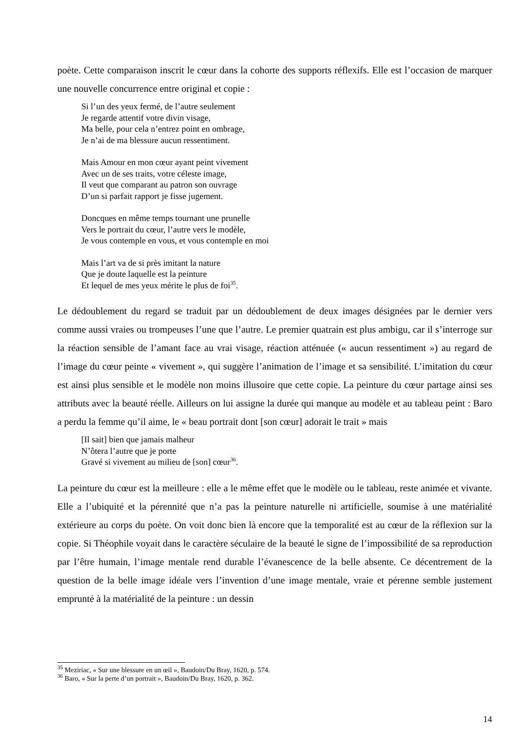poète. Cette comparaison inscrit le cœur dans la cohorte des supports réflexifs. Elle est l’occasion de marquer une nouvelle concurrence entre original et copie :
Si l’un des yeux fermé, de l’autre seulement
Je regarde attentif votre divin visage,
Ma belle, pour cela n’entrez point en ombrage,
Je n’ai de ma blessure aucun ressentiment.
Mais Amour en mon cœur ayant peint vivement
Avec un de ses traits, votre céleste image,
Il veut que comparant au patron son ouvrage
D’un si parfait rapport je fisse jugement.
Doncques en même temps tournant une prunelle
Vers le portrait du cœur, l’autre vers le modèle,
Je vous contemple en vous, et vous contemple en moi
Mais l’art va de si près imitant la nature
Que je doute laquelle est la peinture
Et lequel de mes yeux mérite le plus de foi<sup>35</sup>.
Le dédoublement du regard se traduit par un dédoublement de deux images désignées par le dernier vers comme aussi vraies ou trompeuses l’une que l’autre. Le premier quatrain est plus ambigu, car il s’interroge sur la réaction sensible de l’amant face au vrai visage, réaction atténuée (« aucun ressentiment ») au regard de l’image du cœur peinte « vivement », qui suggère l’animation de l’image et sa sensibilité. L’imitation du cœur est ainsi plus sensible et le modèle non moins illusoire que cette copie. La peinture du cœur partage ainsi ses attributs avec la beauté réelle. Ailleurs on lui assigne la durée qui manque au modèle et au tableau peint : Baro a perdu la femme qu’il aime, le « beau portrait dont [son cœur] adorait le trait » mais
[Il sait] bien que jamais malheur
N’ôtera l’autre que je porte
Gravé si vivement au milieu de [son] cœur<sup>36</sup>.
La peinture du cœur est la meilleure : elle a le même effet que le modèle ou le tableau, reste animée et vivante. Elle a l’ubiquité et la pérennité que n’a pas la peinture naturelle ni artificielle, soumise à une matérialité extérieure au corps du poète. On voit donc bien là encore que la temporalité est au cœur de la réflexion sur la copie. Si Théophile voyait dans le caractère séculaire de la beauté le signe de l’impossibilité de sa reproduction par l’être humain, l’image mentale rend durable l’évanescence de la belle absente. Ce décentrement de la question de la belle image idéale vers l’invention d’une image mentale, vraie et pérenne semble justement emprunté à la matérialité de la peinture : un dessin
<sup>35</sup> Meziriac, « Sur une blessure en un œil », Baudoin/Du Bray, 1620, p. 574.
<sup>36</sup> Baro, « Sur la perte d’un portrait », Baudoin/Du Bray, 1620, p. 362.
14